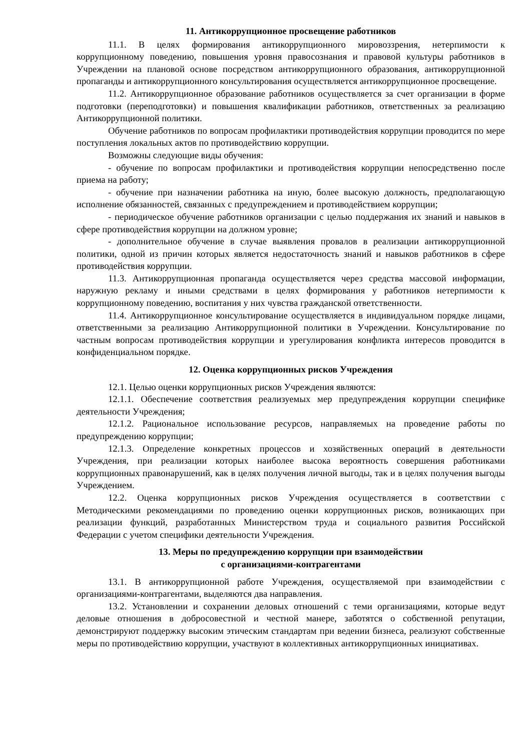11. Антикоррупционное просвещение работников
11.1. В целях формирования антикоррупционного мировоззрения, нетерпимости к коррупционному поведению, повышения уровня правосознания и правовой культуры работников в Учреждении на плановой основе посредством антикоррупционного образования, антикоррупционной пропаганды и антикоррупционного консультирования осуществляется антикоррупционное просвещение.
11.2. Антикоррупционное образование работников осуществляется за счет организации в форме подготовки (переподготовки) и повышения квалификации работников, ответственных за реализацию Антикоррупционной политики.
Обучение работников по вопросам профилактики противодействия коррупции проводится по мере поступления локальных актов по противодействию коррупции.
Возможны следующие виды обучения:
- обучение по вопросам профилактики и противодействия коррупции непосредственно после приема на работу;
- обучение при назначении работника на иную, более высокую должность, предполагающую исполнение обязанностей, связанных с предупреждением и противодействием коррупции;
- периодическое обучение работников организации с целью поддержания их знаний и навыков в сфере противодействия коррупции на должном уровне;
- дополнительное обучение в случае выявления провалов в реализации антикоррупционной политики, одной из причин которых является недостаточность знаний и навыков работников в сфере противодействия коррупции.
11.3. Антикоррупционная пропаганда осуществляется через средства массовой информации, наружную рекламу и иными средствами в целях формирования у работников нетерпимости к коррупционному поведению, воспитания у них чувства гражданской ответственности.
11.4. Антикоррупционное консультирование осуществляется в индивидуальном порядке лицами, ответственными за реализацию Антикоррупционной политики в Учреждении. Консультирование по частным вопросам противодействия коррупции и урегулирования конфликта интересов проводится в конфиденциальном порядке.
12. Оценка коррупционных рисков Учреждения
12.1. Целью оценки коррупционных рисков Учреждения являются:
12.1.1. Обеспечение соответствия реализуемых мер предупреждения коррупции специфике деятельности Учреждения;
12.1.2. Рациональное использование ресурсов, направляемых на проведение работы по предупреждению коррупции;
12.1.3. Определение конкретных процессов и хозяйственных операций в деятельности Учреждения, при реализации которых наиболее высока вероятность совершения работниками коррупционных правонарушений, как в целях получения личной выгоды, так и в целях получения выгоды Учреждением.
12.2. Оценка коррупционных рисков Учреждения осуществляется в соответствии с Методическими рекомендациями по проведению оценки коррупционных рисков, возникающих при реализации функций, разработанных Министерством труда и социального развития Российской Федерации с учетом специфики деятельности Учреждения.
13. Меры по предупреждению коррупции при взаимодействии
с организациями-контрагентами
13.1. В антикоррупционной работе Учреждения, осуществляемой при взаимодействии с организациями-контрагентами, выделяются два направления.
13.2. Установлении и сохранении деловых отношений с теми организациями, которые ведут деловые отношения в добросовестной и честной манере, заботятся о собственной репутации, демонстрируют поддержку высоким этическим стандартам при ведении бизнеса, реализуют собственные меры по противодействию коррупции, участвуют в коллективных антикоррупционных инициативах.